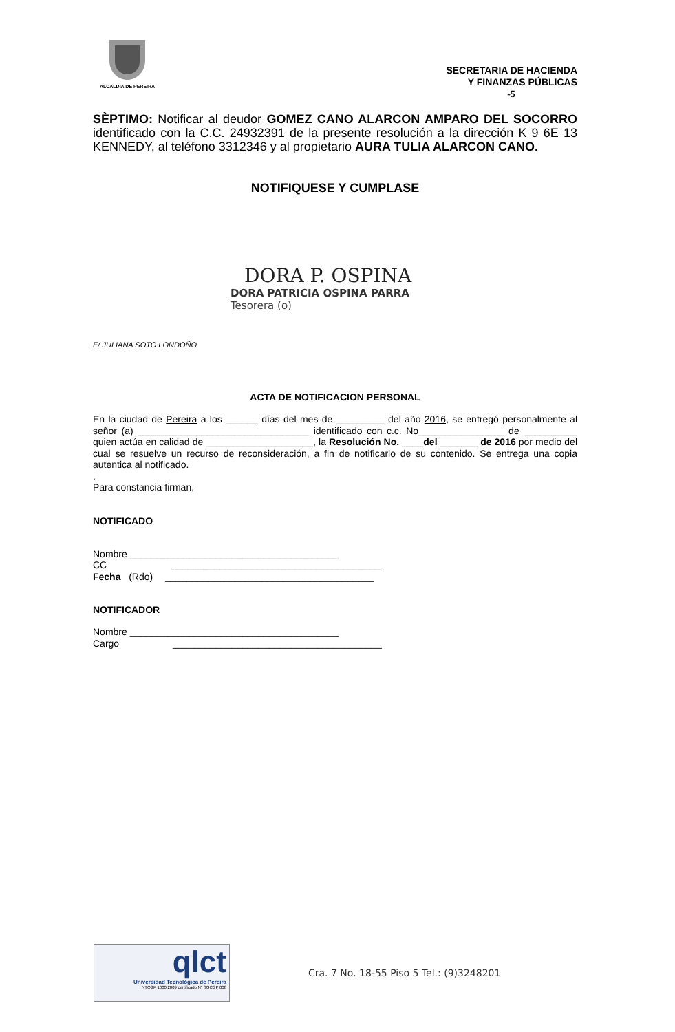ALCALDIA DE PEREIRA
SECRETARIA DE HACIENDA
Y FINANZAS PÚBLICAS
-5
SÈPTIMO: Notificar al deudor GOMEZ CANO ALARCON AMPARO DEL SOCORRO identificado con la C.C. 24932391 de la presente resolución a la dirección K 9 6E 13 KENNEDY, al teléfono 3312346 y al propietario AURA TULIA ALARCON CANO.
NOTIFIQUESE Y CUMPLASE
DORA P. OSPINA
DORA PATRICIA OSPINA PARRA
Tesorera (o)
E/ JULIANA SOTO LONDOÑO
ACTA DE NOTIFICACION PERSONAL
En la ciudad de Pereira a los ______ días del mes de _________ del año 2016, se entregó personalmente al señor (a) ________________________________ identificado con c.c. No________________ de __________ quien actúa en calidad de ____________________, la Resolución No. ____del _______ de 2016 por medio del cual se resuelve un recurso de reconsideración, a fin de notificarlo de su contenido. Se entrega una copia autentica al notificado.
.
Para constancia firman,
NOTIFICADO
Nombre _______________________________________
CC _______________________________________
Fecha (Rdo) _______________________________________
NOTIFICADOR
Nombre _______________________________________
Cargo _______________________________________
qlct
Universidad Tecnológica de Pereira
NTCGP 1000:2009 certificado Nº SGCGP 008
Cra. 7 No. 18-55 Piso 5 Tel.: (9)3248201